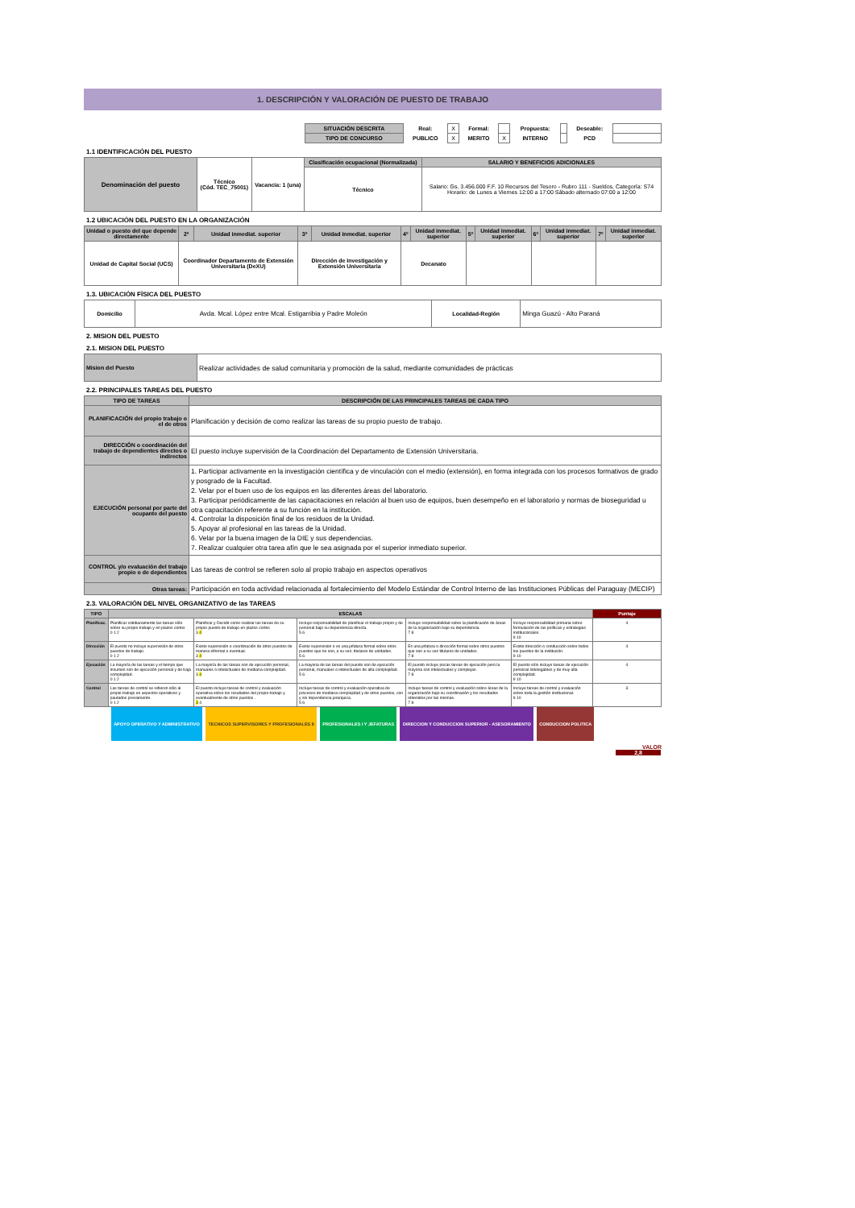1. DESCRIPCIÓN Y VALORACIÓN DE PUESTO DE TRABAJO
| | SITUACIÓN DESCRITA | Real: | X | Formal: | | Propuesta: | | Deseable: | |
| | TIPO DE CONCURSO | PUBLICO | X | MERITO | X | INTERNO | | PCD | |
1.1 IDENTIFICACIÓN DEL PUESTO
| Denominación del puesto | Técnico (Cód. TEC_75001) | Vacancia: 1 (una) | Clasificación ocupacional (Normalizada) | SALARIO Y BENEFICIOS ADICIONALES |
| | | | Técnico | Salario: Gs. 3.456.000 F.F. 10 Recursos del Tesoro - Rubro 111 - Sueldos, Categoría: S74 Horario: de Lunes a Viernes 12:00 a 17:00 Sábado alternado 07:00 a 12:00 |
1.2 UBICACIÓN DEL PUESTO EN LA ORGANIZACIÓN
| Unidad o puesto del que depende directamente | 2º | Unidad inmediat. superior | 3º | Unidad inmediat. superior | 4º | Unidad inmediat. superior | 5º | Unidad inmediat. superior | 6º | Unidad inmediat. superior | 7º | Unidad inmediat. superior |
| Unidad de Capital Social (UCS) | Coordinador Departamento de Extensión Universitaria (DeXU) | | Dirección de Investigación y Extensión Universitaria | | Decanato | | | | | | | |
1.3. UBICACIÓN FÍSICA DEL PUESTO
| Domicilio | Avda. Mcal. López entre Mcal. Estigarribia y Padre Moleón | Localidad-Región | Minga Guazú - Alto Paraná |
2. MISION DEL PUESTO
2.1. MISION DEL PUESTO
| Mision del Puesto | Realizar actividades de salud comunitaria y promoción de la salud, mediante comunidades de prácticas |
2.2. PRINCIPALES TAREAS DEL PUESTO
| TIPO DE TAREAS | DESCRIPCIÓN DE LAS PRINCIPALES TAREAS DE CADA TIPO |
| PLANIFICACIÓN del propio trabajo o el de otros | Planificación y decisión de como realizar las tareas de su propio puesto de trabajo. |
| DIRECCIÓN o coordinación del trabajo de dependientes directos o indirectos | El puesto incluye supervisión de la Coordinación del Departamento de Extensión Universitaria. |
| EJECUCIÓN personal por parte del ocupante del puesto | 1. Participar activamente en la investigación científica y de vinculación con el medio (extensión), en forma integrada con los procesos formativos de grado y posgrado de la Facultad. 2. Velar por el buen uso de los equipos en las diferentes áreas del laboratorio. 3. Participar periódicamente de las capacitaciones en relación al buen uso de equipos, buen desempeño en el laboratorio y normas de bioseguridad u otra capacitación referente a su función en la institución. 4. Controlar la disposición final de los residuos de la Unidad. 5. Apoyar al profesional en las tareas de la Unidad. 6. Velar por la buena imagen de la DIE y sus dependencias. 7. Realizar cualquier otra tarea afín que le sea asignada por el superior inmediato superior. |
| CONTROL y/o evaluación del trabajo propio o de dependientes | Las tareas de control se refieren solo al propio trabajo en aspectos operativos |
| Otras tareas: | Participación en toda actividad relacionada al fortalecimiento del Modelo Estándar de Control Interno de las Instituciones Públicas del Paraguay (MECIP) |
2.3. VALORACIÓN DEL NIVEL ORGANIZATIVO de las TAREAS
| TIPO | ESCALAS | | | | | Puntaje |
| --- | --- | --- | --- | --- | --- | --- |
| Planificac. | Planificar cotidianamente las tareas sólo sobre su propio trabajo y en plazos cortos 0 1 2 | Planificar y Decidir como realizar las tareas de su propio puesto de trabajo en plazos cortos 3 4 | Incluye responsabilidad de planificar el trabajo propio y de personal bajo su dependencia directa. 5 6 | Incluye responsabilidad sobre la planificación de áreas de la organización bajo su dependencia. 7 8 | Incluye responsabilidad primaria sobre formulación de las políticas y estrategias institucionales. 9 10 | 4 |
| Dirección | El puesto no incluye supervisión de otros puestos de trabajo. 0 1 2 | Existe supervisión o coordinación de otros puestos de manera informal o eventual. 3 4 | Existe supervision o es una jefatura formal sobre otros puestos que no son, a su vez, titulares de unidades. 5 6 | Es una jefatura o dirección formal sobre otros puestos que son a su vez titulares de unidades. 7 8 | Existe dirección o conducción sobre todos los puestos de la institución. 9 10 | 4 |
| Ejecución | La mayoría de las tareas y el tiempo que insumen son de ejecución personal y de baja complejidad. 0 1 2 | La mayoría de las tareas son de ejecución personal, manuales o intelectuales de mediana complejidad. 3 4 | La mayoria de las tareas del puesto son de ejecución personal, manuales o intelectuales de alta complejidad. 5 6 | El puesto incluye pocas tareas de ejecución pero la mayoria son intelectuales y complejas. 7 8 | El puesto sólo incluye tareas de ejecución personal indelegables y de muy alta complejidad. 9 10 | 4 |
| Control | Las tareas de control se refieren sólo al propio trabajo en aspectos operativos y pautados previamente. 0 1 2 | El puesto incluye tareas de control y evaluación operativa sobre los resultados del propio trabajo y eventualmente de otros puestos . 3 4 | Incluye tareas de control y evaluación operativa de procesos de mediana complejidad y de otros puestos, con y sin dependencia jerarquica. 5 6 | Incluye tareas de control y evaluación sobre áreas de la organización bajo su coordinación y los resultados obtenidos por las mismas. 7 8 | Incluye tareas de control y evaluación sobre toda la gestión institucional. 9 10 | 3 |
| | APOYO OPERATIVO Y ADMINISTRATIVO | | TECNICOS SUPERVISORES Y PROFESIONALES II | | PROFESIONALES I Y JEFATURAS | | DIRECCION Y CONDUCCION SUPERIOR - ASESORAMIENTO | | CONDUCCION POLITICA | |
VALOR
2,8